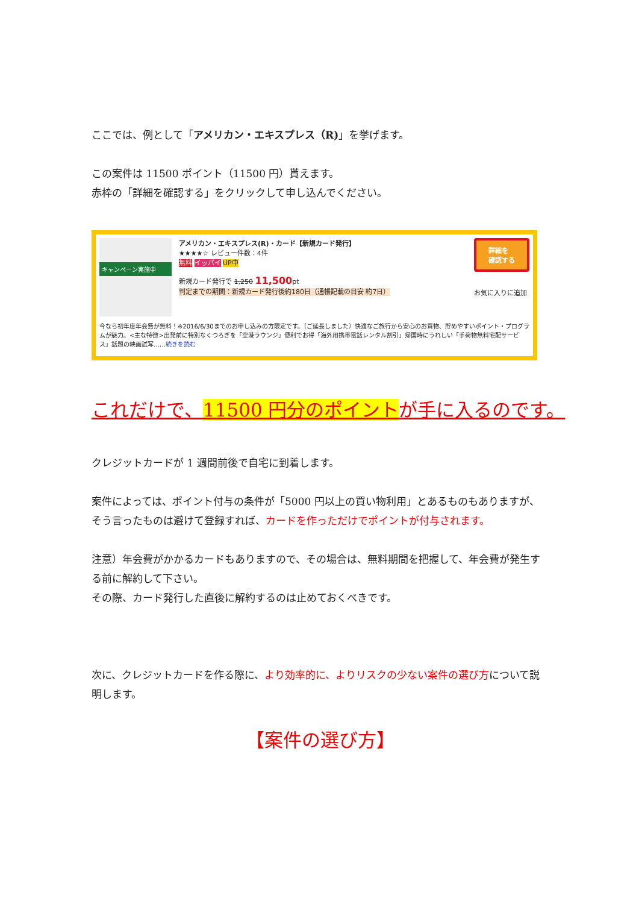ここでは、例として「アメリカン・エキスプレス（R)」を挙げます。
この案件は 11500 ポイント（11500 円）貰えます。
赤枠の「詳細を確認する」をクリックして申し込んでください。
キャンペーン実施中
アメリカン・エキスプレス(R)・カード【新規カード発行】
★★★★☆ レビュー件数：4件
無料 イッパイ UP中
新規カード発行で 1,250 11,500pt
判定までの期間：新規カード発行後約180日（通帳記載の目安 約7日）
詳細を
確認する
お気に入りに追加
今なら初年度年会費が無料！※2016/6/30までのお申し込みの方限定です。（ご延長しました）快適なご旅行から安心のお買物、貯めやすいポイント・プログラムが魅力。<主な特徴>出発前に特別なくつろぎを「空港ラウンジ」便利でお得「海外用携帯電話レンタル割引」帰国時にうれしい「手荷物無料宅配サービス」話題の映画試写……続きを読む
これだけで、11500 円分のポイントが手に入るのです。
クレジットカードが 1 週間前後で自宅に到着します。
案件によっては、ポイント付与の条件が「5000 円以上の買い物利用」とあるものもありますが、
そう言ったものは避けて登録すれば、カードを作っただけでポイントが付与されます。
注意）年会費がかかるカードもありますので、その場合は、無料期間を把握して、年会費が発生する前に解約して下さい。
その際、カード発行した直後に解約するのは止めておくべきです。
次に、クレジットカードを作る際に、より効率的に、よりリスクの少ない案件の選び方について説明します。
【案件の選び方】